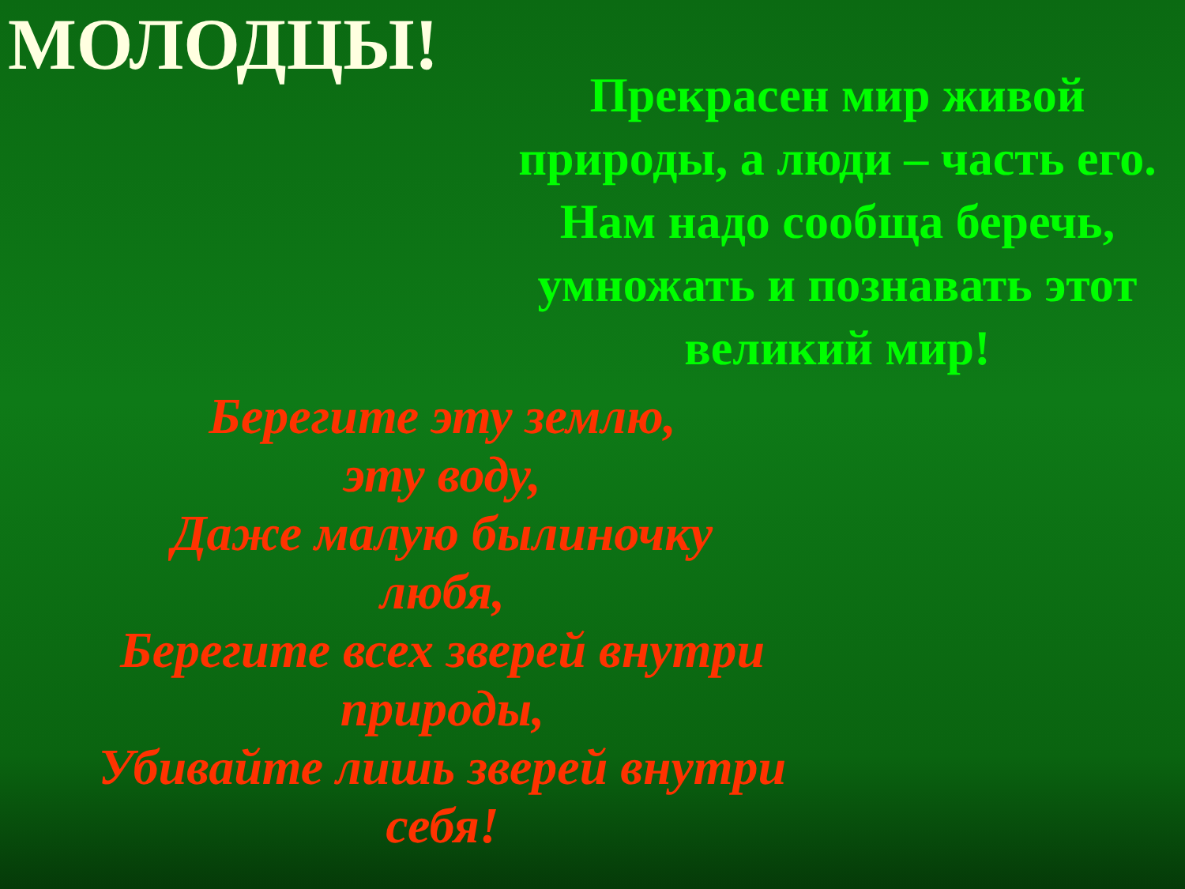МОЛОДЦЫ!
Прекрасен мир живой природы, а люди – часть его. Нам надо сообща беречь, умножать и познавать этот великий мир!
Берегите эту землю,
эту воду,
Даже малую былиночку
любя,
Берегите всех зверей внутри
природы,
Убивайте лишь зверей внутри
себя!